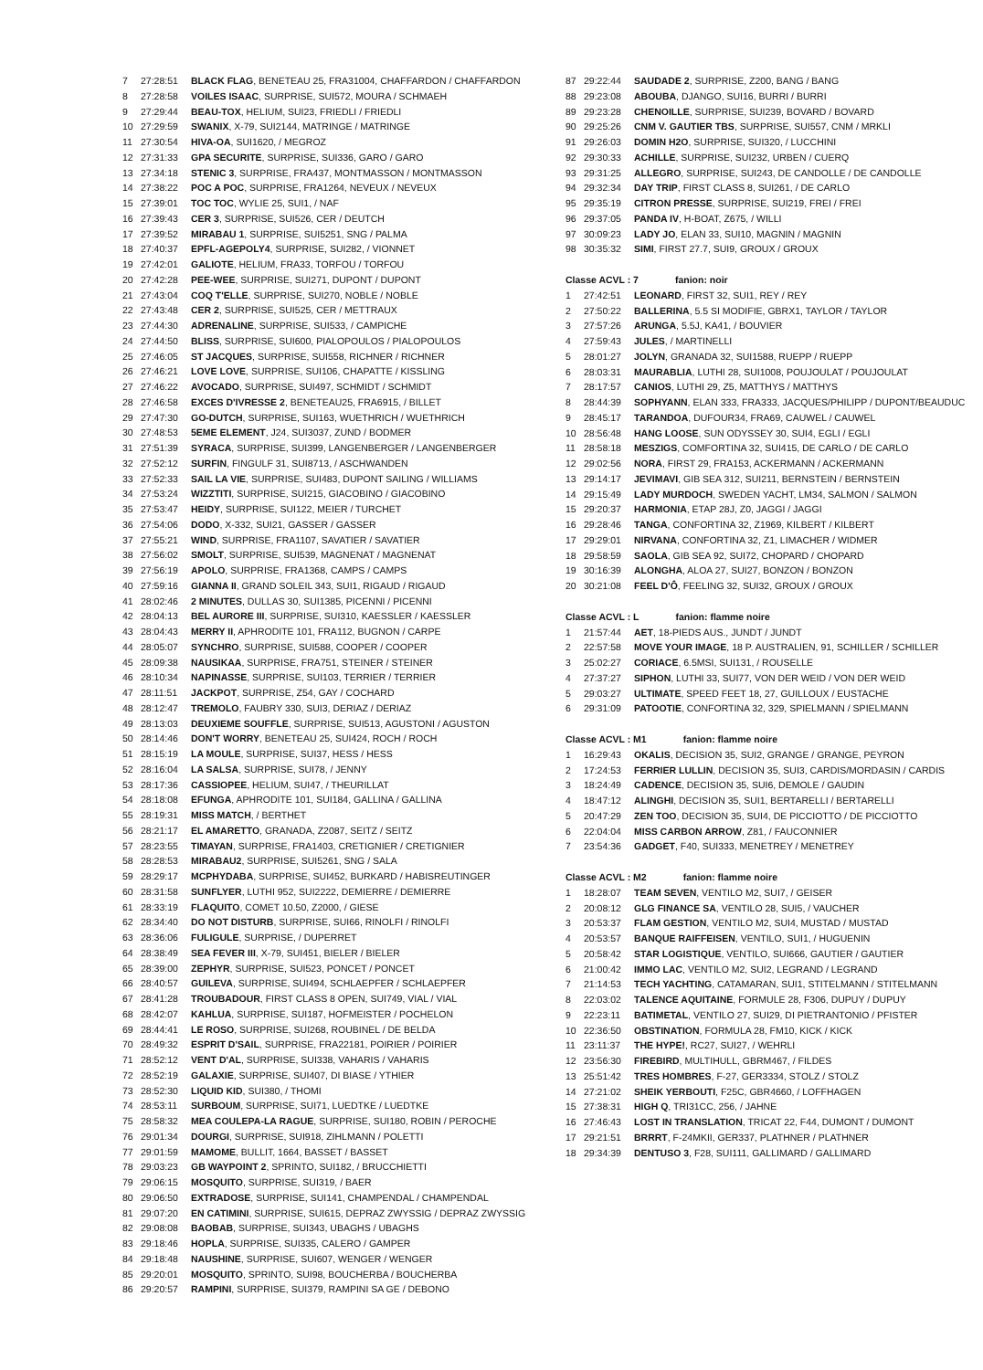7 27:28:51 BLACK FLAG, BENETEAU 25, FRA31004, CHAFFARDON / CHAFFARDON
8 27:28:58 VOILES ISAAC, SURPRISE, SUI572, MOURA / SCHMAEH
9 27:29:44 BEAU-TOX, HELIUM, SUI23, FRIEDLI / FRIEDLI
10 27:29:59 SWANIX, X-79, SUI2144, MATRINGE / MATRINGE
11 27:30:54 HIVA-OA, SUI1620, / MEGROZ
12 27:31:33 GPA SECURITE, SURPRISE, SUI336, GARO / GARO
13 27:34:18 STENIC 3, SURPRISE, FRA437, MONTMASSON / MONTMASSON
14 27:38:22 POC A POC, SURPRISE, FRA1264, NEVEUX / NEVEUX
15 27:39:01 TOC TOC, WYLIE 25, SUI1, / NAF
16 27:39:43 CER 3, SURPRISE, SUI526, CER / DEUTCH
17 27:39:52 MIRABAU 1, SURPRISE, SUI5251, SNG / PALMA
18 27:40:37 EPFL-AGEPOLY4, SURPRISE, SUI282, / VIONNET
19 27:42:01 GALIOTE, HELIUM, FRA33, TORFOU / TORFOU
20 27:42:28 PEE-WEE, SURPRISE, SUI271, DUPONT / DUPONT
21 27:43:04 COQ T'ELLE, SURPRISE, SUI270, NOBLE / NOBLE
22 27:43:48 CER 2, SURPRISE, SUI525, CER / METTRAUX
23 27:44:30 ADRENALINE, SURPRISE, SUI533, / CAMPICHE
24 27:44:50 BLISS, SURPRISE, SUI600, PIALOPOULOS / PIALOPOULOS
25 27:46:05 ST JACQUES, SURPRISE, SUI558, RICHNER / RICHNER
26 27:46:21 LOVE LOVE, SURPRISE, SUI106, CHAPATTE / KISSLING
27 27:46:22 AVOCADO, SURPRISE, SUI497, SCHMIDT / SCHMIDT
28 27:46:58 EXCES D'IVRESSE 2, BENETEAU25, FRA6915, / BILLET
29 27:47:30 GO-DUTCH, SURPRISE, SUI163, WUETHRICH / WUETHRICH
30 27:48:53 5EME ELEMENT, J24, SUI3037, ZUND / BODMER
31 27:51:39 SYRACA, SURPRISE, SUI399, LANGENBERGER / LANGENBERGER
32 27:52:12 SURFIN, FINGULF 31, SUI8713, / ASCHWANDEN
33 27:52:33 SAIL LA VIE, SURPRISE, SUI483, DUPONT SAILING / WILLIAMS
34 27:53:24 WIZZTITI, SURPRISE, SUI215, GIACOBINO / GIACOBINO
35 27:53:47 HEIDY, SURPRISE, SUI122, MEIER / TURCHET
36 27:54:06 DODO, X-332, SUI21, GASSER / GASSER
37 27:55:21 WIND, SURPRISE, FRA1107, SAVATIER / SAVATIER
38 27:56:02 SMOLT, SURPRISE, SUI539, MAGNENAT / MAGNENAT
39 27:56:19 APOLO, SURPRISE, FRA1368, CAMPS / CAMPS
40 27:59:16 GIANNA II, GRAND SOLEIL 343, SUI1, RIGAUD / RIGAUD
41 28:02:46 2 MINUTES, DULLAS 30, SUI1385, PICENNI / PICENNI
42 28:04:13 BEL AURORE III, SURPRISE, SUI310, KAESSLER / KAESSLER
43 28:04:43 MERRY II, APHRODITE 101, FRA112, BUGNON / CARPE
44 28:05:07 SYNCHRO, SURPRISE, SUI588, COOPER / COOPER
45 28:09:38 NAUSIKAA, SURPRISE, FRA751, STEINER / STEINER
46 28:10:34 NAPINASSE, SURPRISE, SUI103, TERRIER / TERRIER
47 28:11:51 JACKPOT, SURPRISE, Z54, GAY / COCHARD
48 28:12:47 TREMOLO, FAUBRY 330, SUI3, DERIAZ / DERIAZ
49 28:13:03 DEUXIEME SOUFFLE, SURPRISE, SUI513, AGUSTONI / AGUSTON
50 28:14:46 DON'T WORRY, BENETEAU 25, SUI424, ROCH / ROCH
51 28:15:19 LA MOULE, SURPRISE, SUI37, HESS / HESS
52 28:16:04 LA SALSA, SURPRISE, SUI78, / JENNY
53 28:17:36 CASSIOPEE, HELIUM, SUI47, / THEURILLAT
54 28:18:08 EFUNGA, APHRODITE 101, SUI184, GALLINA / GALLINA
55 28:19:31 MISS MATCH, / BERTHET
56 28:21:17 EL AMARETTO, GRANADA, Z2087, SEITZ / SEITZ
57 28:23:55 TIMAYAN, SURPRISE, FRA1403, CRETIGNIER / CRETIGNIER
58 28:28:53 MIRABAU2, SURPRISE, SUI5261, SNG / SALA
59 28:29:17 MCPHYDABA, SURPRISE, SUI452, BURKARD / HABISREUTINGER
60 28:31:58 SUNFLYER, LUTHI 952, SUI2222, DEMIERRE / DEMIERRE
61 28:33:19 FLAQUITO, COMET 10.50, Z2000, / GIESE
62 28:34:40 DO NOT DISTURB, SURPRISE, SUI66, RINOLFI / RINOLFI
63 28:36:06 FULIGULE, SURPRISE, / DUPERRET
64 28:38:49 SEA FEVER III, X-79, SUI451, BIELER / BIELER
65 28:39:00 ZEPHYR, SURPRISE, SUI523, PONCET / PONCET
66 28:40:57 GUILEVA, SURPRISE, SUI494, SCHLAEPFER / SCHLAEPFER
67 28:41:28 TROUBADOUR, FIRST CLASS 8 OPEN, SUI749, VIAL / VIAL
68 28:42:07 KAHLUA, SURPRISE, SUI187, HOFMEISTER / POCHELON
69 28:44:41 LE ROSO, SURPRISE, SUI268, ROUBINEL / DE BELDA
70 28:49:32 ESPRIT D'SAIL, SURPRISE, FRA22181, POIRIER / POIRIER
71 28:52:12 VENT D'AL, SURPRISE, SUI338, VAHARIS / VAHARIS
72 28:52:19 GALAXIE, SURPRISE, SUI407, DI BIASE / YTHIER
73 28:52:30 LIQUID KID, SUI380, / THOMI
74 28:53:11 SURBOUM, SURPRISE, SUI71, LUEDTKE / LUEDTKE
75 28:58:32 MEA COULEPA-LA RAGUE, SURPRISE, SUI180, ROBIN / PEROCHE
76 29:01:34 DOURGI, SURPRISE, SUI918, ZIHLMANN / POLETTI
77 29:01:59 MAMOME, BULLIT, 1664, BASSET / BASSET
78 29:03:23 GB WAYPOINT 2, SPRINTO, SUI182, / BRUCCHIETTI
79 29:06:15 MOSQUITO, SURPRISE, SUI319, / BAER
80 29:06:50 EXTRADOSE, SURPRISE, SUI141, CHAMPENDAL / CHAMPENDAL
81 29:07:20 EN CATIMINI, SURPRISE, SUI615, DEPRAZ ZWYSSIG / DEPRAZ ZWYSSIG
82 29:08:08 BAOBAB, SURPRISE, SUI343, UBAGHS / UBAGHS
83 29:18:46 HOPLA, SURPRISE, SUI335, CALERO / GAMPER
84 29:18:48 NAUSHINE, SURPRISE, SUI607, WENGER / WENGER
85 29:20:01 MOSQUITO, SPRINTO, SUI98, BOUCHERBA / BOUCHERBA
86 29:20:57 RAMPINI, SURPRISE, SUI379, RAMPINI SA GE / DEBONO
87 29:22:44 SAUDADE 2, SURPRISE, Z200, BANG / BANG
88 29:23:08 ABOUBA, DJANGO, SUI16, BURRI / BURRI
89 29:23:28 CHENOILLE, SURPRISE, SUI239, BOVARD / BOVARD
90 29:25:26 CNM V. GAUTIER TBS, SURPRISE, SUI557, CNM / MRKLI
91 29:26:03 DOMIN H2O, SURPRISE, SUI320, / LUCCHINI
92 29:30:33 ACHILLE, SURPRISE, SUI232, URBEN / CUERQ
93 29:31:25 ALLEGRO, SURPRISE, SUI243, DE CANDOLLE / DE CANDOLLE
94 29:32:34 DAY TRIP, FIRST CLASS 8, SUI261, / DE CARLO
95 29:35:19 CITRON PRESSE, SURPRISE, SUI219, FREI / FREI
96 29:37:05 PANDA IV, H-BOAT, Z675, / WILLI
97 30:09:23 LADY JO, ELAN 33, SUI10, MAGNIN / MAGNIN
98 30:35:32 SIMI, FIRST 27.7, SUI9, GROUX / GROUX
Classe ACVL : 7 fanion: noir
1 27:42:51 LEONARD, FIRST 32, SUI1, REY / REY
2 27:50:22 BALLERINA, 5.5 SI MODIFIE, GBRX1, TAYLOR / TAYLOR
3 27:57:26 ARUNGA, 5.5J, KA41, / BOUVIER
4 27:59:43 JULES, / MARTINELLI
5 28:01:27 JOLYN, GRANADA 32, SUI1588, RUEPP / RUEPP
6 28:03:31 MAURABLIA, LUTHI 28, SUI1008, POUJOULAT / POUJOULAT
7 28:17:57 CANIOS, LUTHI 29, Z5, MATTHYS / MATTHYS
8 28:44:39 SOPHYANN, ELAN 333, FRA333, JACQUES/PHILIPP / DUPONT/BEAUDUC
9 28:45:17 TARANDOA, DUFOUR34, FRA69, CAUWEL / CAUWEL
10 28:56:48 HANG LOOSE, SUN ODYSSEY 30, SUI4, EGLI / EGLI
11 28:58:18 MESZIGS, COMFORTINA 32, SUI415, DE CARLO / DE CARLO
12 29:02:56 NORA, FIRST 29, FRA153, ACKERMANN / ACKERMANN
13 29:14:17 JEVIMAVI, GIB SEA 312, SUI211, BERNSTEIN / BERNSTEIN
14 29:15:49 LADY MURDOCH, SWEDEN YACHT, LM34, SALMON / SALMON
15 29:20:37 HARMONIA, ETAP 28J, Z0, JAGGI / JAGGI
16 29:28:46 TANGA, CONFORTINA 32, Z1969, KILBERT / KILBERT
17 29:29:01 NIRVANA, CONFORTINA 32, Z1, LIMACHER / WIDMER
18 29:58:59 SAOLA, GIB SEA 92, SUI72, CHOPARD / CHOPARD
19 30:16:39 ALONGHA, ALOA 27, SUI27, BONZON / BONZON
20 30:21:08 FEEL D'Ô, FEELING 32, SUI32, GROUX / GROUX
Classe ACVL : L fanion: flamme noire
1 21:57:44 AET, 18-PIEDS AUS., JUNDT / JUNDT
2 22:57:58 MOVE YOUR IMAGE, 18 P. AUSTRALIEN, 91, SCHILLER / SCHILLER
3 25:02:27 CORIACE, 6.5MSI, SUI131, / ROUSELLE
4 27:37:27 SIPHON, LUTHI 33, SUI77, VON DER WEID / VON DER WEID
5 29:03:27 ULTIMATE, SPEED FEET 18, 27, GUILLOUX / EUSTACHE
6 29:31:09 PATOOTIE, CONFORTINA 32, 329, SPIELMANN / SPIELMANN
Classe ACVL : M1 fanion: flamme noire
1 16:29:43 OKALIS, DECISION 35, SUI2, GRANGE / GRANGE, PEYRON
2 17:24:53 FERRIER LULLIN, DECISION 35, SUI3, CARDIS/MORDASIN / CARDIS
3 18:24:49 CADENCE, DECISION 35, SUI6, DEMOLE / GAUDIN
4 18:47:12 ALINGHI, DECISION 35, SUI1, BERTARELLI / BERTARELLI
5 20:47:29 ZEN TOO, DECISION 35, SUI4, DE PICCIOTTO / DE PICCIOTTO
6 22:04:04 MISS CARBON ARROW, Z81, / FAUCONNIER
7 23:54:36 GADGET, F40, SUI333, MENETREY / MENETREY
Classe ACVL : M2 fanion: flamme noire
1 18:28:07 TEAM SEVEN, VENTILO M2, SUI7, / GEISER
2 20:08:12 GLG FINANCE SA, VENTILO 28, SUI5, / VAUCHER
3 20:53:37 FLAM GESTION, VENTILO M2, SUI4, MUSTAD / MUSTAD
4 20:53:57 BANQUE RAIFFEISEN, VENTILO, SUI1, / HUGUENIN
5 20:58:42 STAR LOGISTIQUE, VENTILO, SUI666, GAUTIER / GAUTIER
6 21:00:42 IMMO LAC, VENTILO M2, SUI2, LEGRAND / LEGRAND
7 21:14:53 TECH YACHTING, CATAMARAN, SUI1, STITELMANN / STITELMANN
8 22:03:02 TALENCE AQUITAINE, FORMULE 28, F306, DUPUY / DUPUY
9 22:23:11 BATIMETAL, VENTILO 27, SUI29, DI PIETRANTONIO / PFISTER
10 22:36:50 OBSTINATION, FORMULA 28, FM10, KICK / KICK
11 23:11:37 THE HYPE!, RC27, SUI27, / WEHRLI
12 23:56:30 FIREBIRD, MULTIHULL, GBRM467, / FILDES
13 25:51:42 TRES HOMBRES, F-27, GER3334, STOLZ / STOLZ
14 27:21:02 SHEIK YERBOUTI, F25C, GBR4660, / LOFFHAGEN
15 27:38:31 HIGH Q, TRI31CC, 256, / JAHNE
16 27:46:43 LOST IN TRANSLATION, TRICAT 22, F44, DUMONT / DUMONT
17 29:21:51 BRRRT, F-24MKII, GER337, PLATHNER / PLATHNER
18 29:34:39 DENTUSO 3, F28, SUI111, GALLIMARD / GALLIMARD